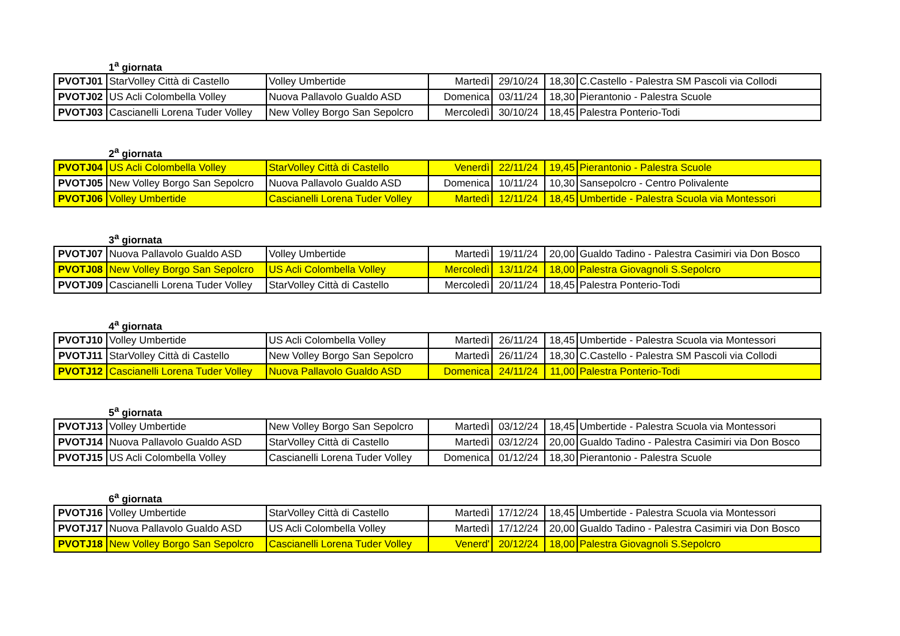1<sup>a</sup> giornata
| PVOTJ01 | StarVolley Città di Castello | Volley Umbertide | Martedì | 29/10/24 | 18,30 | C.Castello - Palestra SM Pascoli via Collodi |
| PVOTJ02 | US Acli Colombella Volley | Nuova Pallavolo Gualdo ASD | Domenica | 03/11/24 | 18,30 | Pierantonio - Palestra Scuole |
| PVOTJ03 | Cascianelli Lorena Tuder Volley | New Volley Borgo San Sepolcro | Mercoledì | 30/10/24 | 18,45 | Palestra Ponterio-Todi |
2<sup>a</sup> giornata
| PVOTJ04 | US Acli Colombella Volley | StarVolley Città di Castello | Venerdì | 22/11/24 | 19,45 | Pierantonio - Palestra Scuole |
| PVOTJ05 | New Volley Borgo San Sepolcro | Nuova Pallavolo Gualdo ASD | Domenica | 10/11/24 | 10,30 | Sansepolcro - Centro Polivalente |
| PVOTJ06 | Volley Umbertide | Cascianelli Lorena Tuder Volley | Martedì | 12/11/24 | 18,45 | Umbertide - Palestra Scuola via Montessori |
3<sup>a</sup> giornata
| PVOTJ07 | Nuova Pallavolo Gualdo ASD | Volley Umbertide | Martedì | 19/11/24 | 20,00 | Gualdo Tadino - Palestra Casimiri via Don Bosco |
| PVOTJ08 | New Volley Borgo San Sepolcro | US Acli Colombella Volley | Mercoledì | 13/11/24 | 18,00 | Palestra Giovagnoli S.Sepolcro |
| PVOTJ09 | Cascianelli Lorena Tuder Volley | StarVolley Città di Castello | Mercoledì | 20/11/24 | 18,45 | Palestra Ponterio-Todi |
4<sup>a</sup> giornata
| PVOTJ10 | Volley Umbertide | US Acli Colombella Volley | Martedì | 26/11/24 | 18,45 | Umbertide - Palestra Scuola via Montessori |
| PVOTJ11 | StarVolley Città di Castello | New Volley Borgo San Sepolcro | Martedì | 26/11/24 | 18,30 | C.Castello - Palestra SM Pascoli via Collodi |
| PVOTJ12 | Cascianelli Lorena Tuder Volley | Nuova Pallavolo Gualdo ASD | Domenica | 24/11/24 | 11,00 | Palestra Ponterio-Todi |
5<sup>a</sup> giornata
| PVOTJ13 | Volley Umbertide | New Volley Borgo San Sepolcro | Martedì | 03/12/24 | 18,45 | Umbertide - Palestra Scuola via Montessori |
| PVOTJ14 | Nuova Pallavolo Gualdo ASD | StarVolley Città di Castello | Martedì | 03/12/24 | 20,00 | Gualdo Tadino - Palestra Casimiri via Don Bosco |
| PVOTJ15 | US Acli Colombella Volley | Cascianelli Lorena Tuder Volley | Domenica | 01/12/24 | 18,30 | Pierantonio - Palestra Scuole |
6<sup>a</sup> giornata
| PVOTJ16 | Volley Umbertide | StarVolley Città di Castello | Martedì | 17/12/24 | 18,45 | Umbertide - Palestra Scuola via Montessori |
| PVOTJ17 | Nuova Pallavolo Gualdo ASD | US Acli Colombella Volley | Martedì | 17/12/24 | 20,00 | Gualdo Tadino - Palestra Casimiri via Don Bosco |
| PVOTJ18 | New Volley Borgo San Sepolcro | Cascianelli Lorena Tuder Volley | Venerd' | 20/12/24 | 18,00 | Palestra Giovagnoli S.Sepolcro |